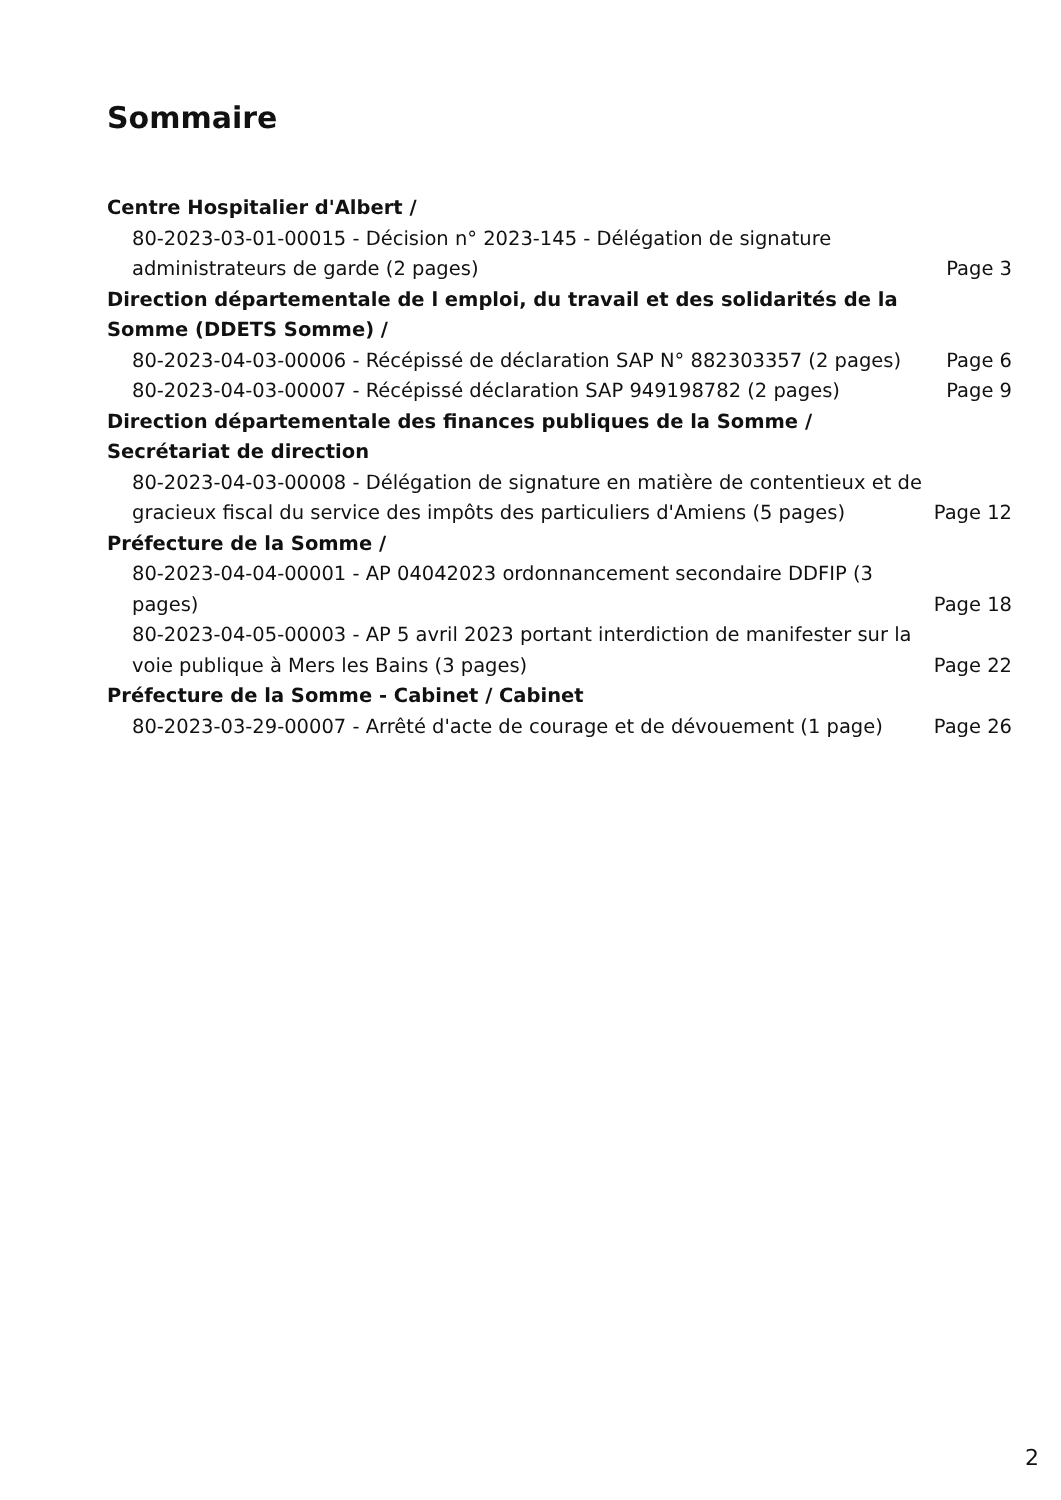Sommaire
Centre Hospitalier d'Albert /
80-2023-03-01-00015 - Décision n° 2023-145 - Délégation de signature administrateurs de garde (2 pages) Page 3
Direction départementale de l emploi, du travail et des solidarités de la Somme (DDETS Somme) /
80-2023-04-03-00006 - Récépissé de déclaration SAP N° 882303357 (2 pages) Page 6
80-2023-04-03-00007 - Récépissé déclaration SAP 949198782 (2 pages) Page 9
Direction départementale des finances publiques de la Somme / Secrétariat de direction
80-2023-04-03-00008 - Délégation de signature en matière de contentieux et de gracieux fiscal du service des impôts des particuliers d'Amiens (5 pages) Page 12
Préfecture de la Somme /
80-2023-04-04-00001 - AP 04042023 ordonnancement secondaire DDFIP (3 pages) Page 18
80-2023-04-05-00003 - AP 5 avril 2023 portant interdiction de manifester sur la voie publique à Mers les Bains (3 pages) Page 22
Préfecture de la Somme - Cabinet / Cabinet
80-2023-03-29-00007 - Arrêté d'acte de courage et de dévouement (1 page) Page 26
2